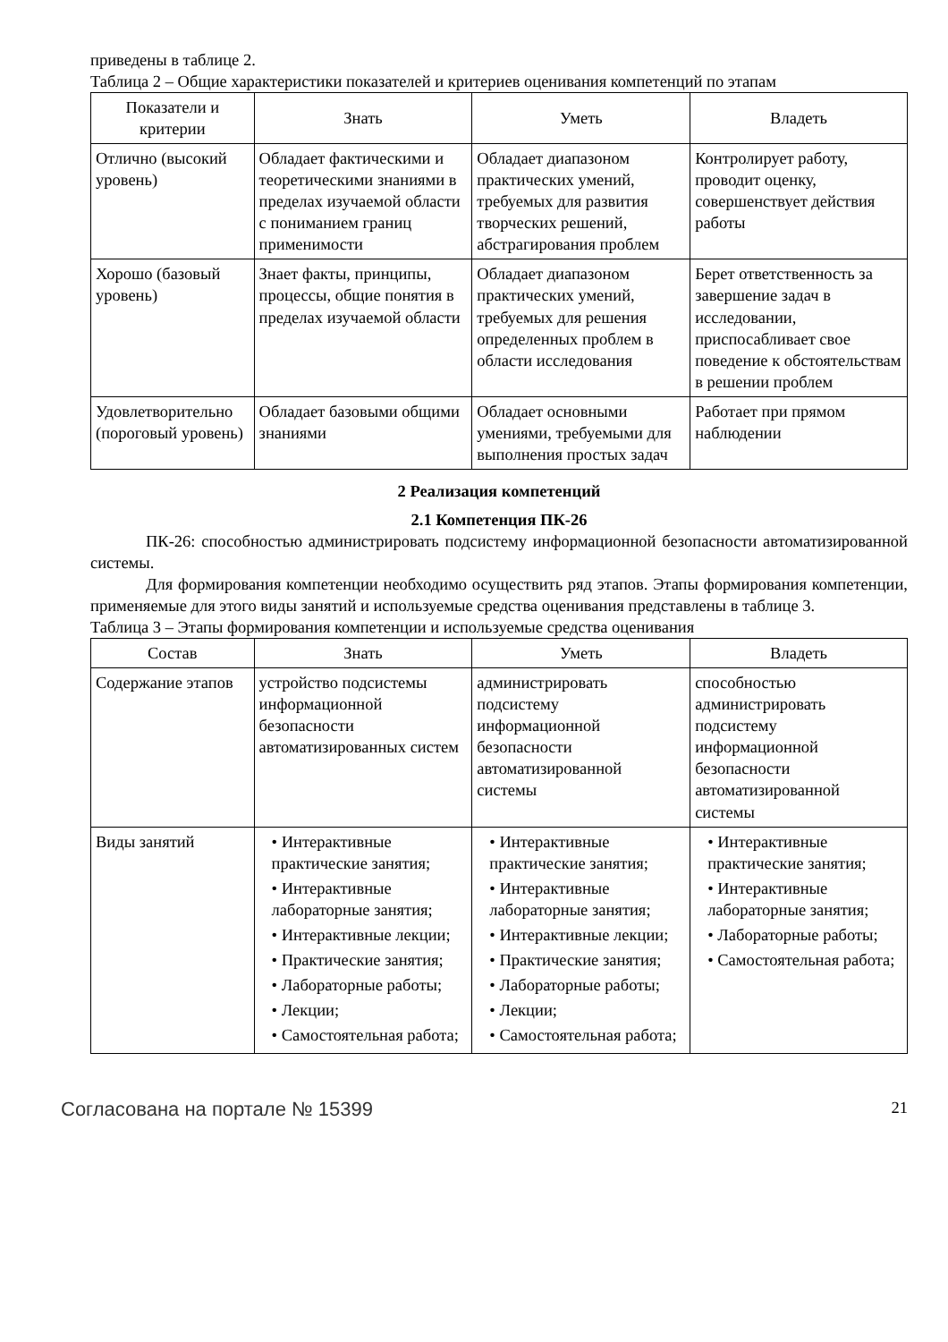приведены в таблице 2.
Таблица 2 – Общие характеристики показателей и критериев оценивания компетенций по этапам
| Показатели и критерии | Знать | Уметь | Владеть |
| --- | --- | --- | --- |
| Отлично (высокий уровень) | Обладает фактическими и теоретическими знаниями в пределах изучаемой области с пониманием границ применимости | Обладает диапазоном практических умений, требуемых для развития творческих решений, абстрагирования проблем | Контролирует работу, проводит оценку, совершенствует действия работы |
| Хорошо (базовый уровень) | Знает факты, принципы, процессы, общие понятия в пределах изучаемой области | Обладает диапазоном практических умений, требуемых для решения определенных проблем в области исследования | Берет ответственность за завершение задач в исследовании, приспосабливает свое поведение к обстоятельствам в решении проблем |
| Удовлетворительно (пороговый уровень) | Обладает базовыми общими знаниями | Обладает основными умениями, требуемыми для выполнения простых задач | Работает при прямом наблюдении |
2 Реализация компетенций
2.1 Компетенция ПК-26
ПК-26: способностью администрировать подсистему информационной безопасности автоматизированной системы.
Для формирования компетенции необходимо осуществить ряд этапов. Этапы формирования компетенции, применяемые для этого виды занятий и используемые средства оценивания представлены в таблице 3.
Таблица 3 – Этапы формирования компетенции и используемые средства оценивания
| Состав | Знать | Уметь | Владеть |
| --- | --- | --- | --- |
| Содержание этапов | устройство подсистемы информационной безопасности автоматизированных систем | администрировать подсистему информационной безопасности автоматизированной системы | способностью администрировать подсистему информационной безопасности автоматизированной системы |
| Виды занятий | • Интерактивные практические занятия; • Интерактивные лабораторные занятия; • Интерактивные лекции; • Практические занятия; • Лабораторные работы; • Лекции; • Самостоятельная работа; | • Интерактивные практические занятия; • Интерактивные лабораторные занятия; • Интерактивные лекции; • Практические занятия; • Лабораторные работы; • Лекции; • Самостоятельная работа; | • Интерактивные практические занятия; • Интерактивные лабораторные занятия; • Лабораторные работы; • Самостоятельная работа; |
Согласована на портале № 15399 21